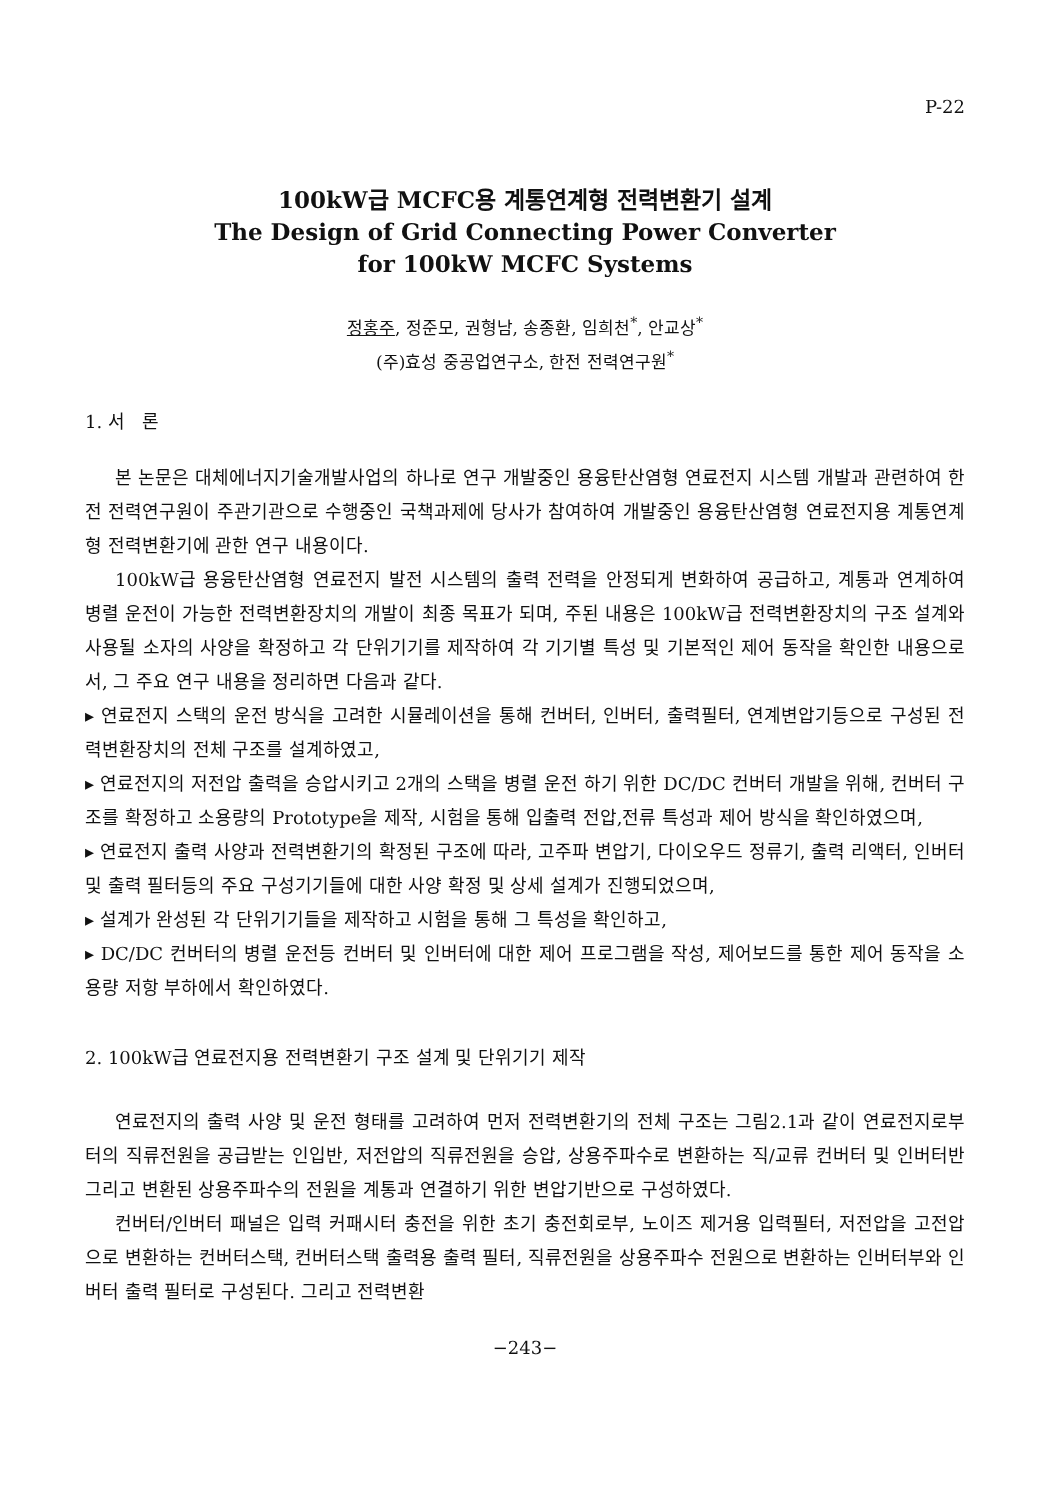P-22
100kW급 MCFC용 계통연계형 전력변환기 설계
The Design of Grid Connecting Power Converter
for 100kW MCFC Systems
정홍주, 정준모, 권형남, 송종환, 임희천<sup>*</sup>, 안교상<sup>*</sup>
(주)효성 중공업연구소, 한전 전력연구원<sup>*</sup>
1. 서 론
본 논문은 대체에너지기술개발사업의 하나로 연구 개발중인 용융탄산염형 연료전지 시스템 개발과 관련하여 한전 전력연구원이 주관기관으로 수행중인 국책과제에 당사가 참여하여 개발중인 용융탄산염형 연료전지용 계통연계형 전력변환기에 관한 연구 내용이다.
100kW급 용융탄산염형 연료전지 발전 시스템의 출력 전력을 안정되게 변화하여 공급하고, 계통과 연계하여 병렬 운전이 가능한 전력변환장치의 개발이 최종 목표가 되며, 주된 내용은 100kW급 전력변환장치의 구조 설계와 사용될 소자의 사양을 확정하고 각 단위기기를 제작하여 각 기기별 특성 및 기본적인 제어 동작을 확인한 내용으로서, 그 주요 연구 내용을 정리하면 다음과 같다.
▸ 연료전지 스택의 운전 방식을 고려한 시뮬레이션을 통해 컨버터, 인버터, 출력필터, 연계변압기등으로 구성된 전력변환장치의 전체 구조를 설계하였고,
▸ 연료전지의 저전압 출력을 승압시키고 2개의 스택을 병렬 운전 하기 위한 DC/DC 컨버터 개발을 위해, 컨버터 구조를 확정하고 소용량의 Prototype을 제작, 시험을 통해 입출력 전압,전류 특성과 제어 방식을 확인하였으며,
▸ 연료전지 출력 사양과 전력변환기의 확정된 구조에 따라, 고주파 변압기, 다이오우드 정류기, 출력 리액터, 인버터 및 출력 필터등의 주요 구성기기들에 대한 사양 확정 및 상세 설계가 진행되었으며,
▸ 설계가 완성된 각 단위기기들을 제작하고 시험을 통해 그 특성을 확인하고,
▸ DC/DC 컨버터의 병렬 운전등 컨버터 및 인버터에 대한 제어 프로그램을 작성, 제어보드를 통한 제어 동작을 소용량 저항 부하에서 확인하였다.
2. 100kW급 연료전지용 전력변환기 구조 설계 및 단위기기 제작
연료전지의 출력 사양 및 운전 형태를 고려하여 먼저 전력변환기의 전체 구조는 그림2.1과 같이 연료전지로부터의 직류전원을 공급받는 인입반, 저전압의 직류전원을 승압, 상용주파수로 변환하는 직/교류 컨버터 및 인버터반 그리고 변환된 상용주파수의 전원을 계통과 연결하기 위한 변압기반으로 구성하였다.
컨버터/인버터 패널은 입력 커패시터 충전을 위한 초기 충전회로부, 노이즈 제거용 입력필터, 저전압을 고전압으로 변환하는 컨버터스택, 컨버터스택 출력용 출력 필터, 직류전원을 상용주파수 전원으로 변환하는 인버터부와 인버터 출력 필터로 구성된다. 그리고 전력변환
−243−